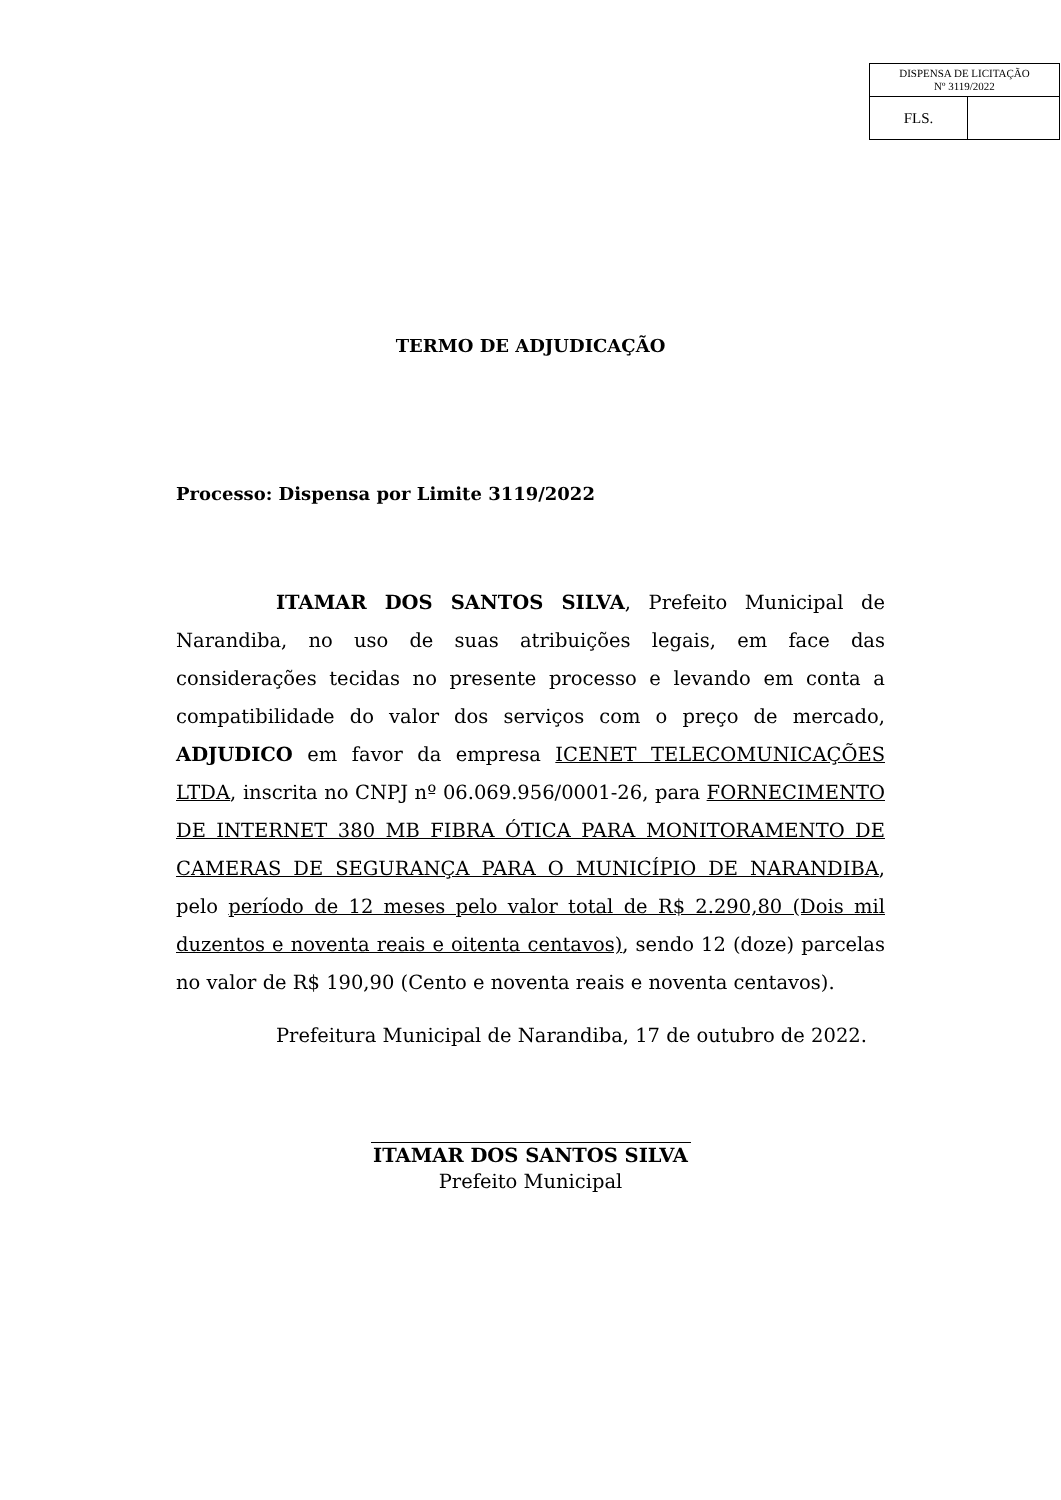| DISPENSA DE LICITAÇÃO Nº 3119/2022 | |
| FLS. | |
TERMO DE ADJUDICAÇÃO
Processo: Dispensa por Limite 3119/2022
ITAMAR DOS SANTOS SILVA, Prefeito Municipal de Narandiba, no uso de suas atribuições legais, em face das considerações tecidas no presente processo e levando em conta a compatibilidade do valor dos serviços com o preço de mercado, ADJUDICO em favor da empresa ICENET TELECOMUNICAÇÕES LTDA, inscrita no CNPJ nº 06.069.956/0001-26, para FORNECIMENTO DE INTERNET 380 MB FIBRA ÓTICA PARA MONITORAMENTO DE CAMERAS DE SEGURANÇA PARA O MUNICÍPIO DE NARANDIBA, pelo período de 12 meses pelo valor total de R$ 2.290,80 (Dois mil duzentos e noventa reais e oitenta centavos), sendo 12 (doze) parcelas no valor de R$ 190,90 (Cento e noventa reais e noventa centavos).
Prefeitura Municipal de Narandiba, 17 de outubro de 2022.
ITAMAR DOS SANTOS SILVA
Prefeito Municipal